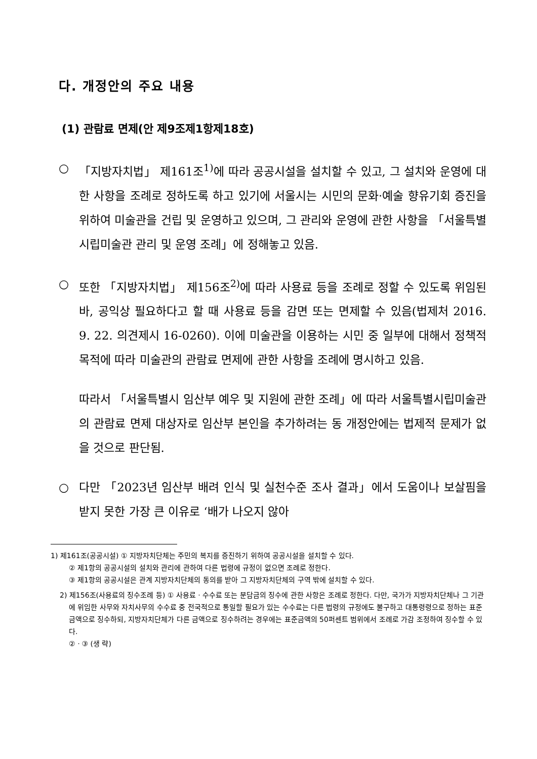다. 개정안의 주요 내용
(1) 관람료 면제(안 제9조제1항제18호)
○ 「지방자치법」 제161조<sup>1)</sup>에 따라 공공시설을 설치할 수 있고, 그 설치와 운영에 대한 사항을 조례로 정하도록 하고 있기에 서울시는 시민의 문화·예술 향유기회 증진을 위하여 미술관을 건립 및 운영하고 있으며, 그 관리와 운영에 관한 사항을 「서울특별시립미술관 관리 및 운영 조례」에 정해놓고 있음.
○ 또한 「지방자치법」 제156조<sup>2)</sup>에 따라 사용료 등을 조례로 정할 수 있도록 위임된바, 공익상 필요하다고 할 때 사용료 등을 감면 또는 면제할 수 있음(법제처 2016. 9. 22. 의견제시 16-0260). 이에 미술관을 이용하는 시민 중 일부에 대해서 정책적 목적에 따라 미술관의 관람료 면제에 관한 사항을 조례에 명시하고 있음.
따라서 「서울특별시 임산부 예우 및 지원에 관한 조례」에 따라 서울특별시립미술관의 관람료 면제 대상자로 임산부 본인을 추가하려는 동 개정안에는 법제적 문제가 없을 것으로 판단됨.
○ 다만 「2023년 임산부 배려 인식 및 실천수준 조사 결과」에서 도움이나 보살핌을 받지 못한 가장 큰 이유로 ‘배가 나오지 않아
1) 제161조(공공시설) ① 지방자치단체는 주민의 복지를 증진하기 위하여 공공시설을 설치할 수 있다.
② 제1항의 공공시설의 설치와 관리에 관하여 다른 법령에 규정이 없으면 조례로 정한다.
③ 제1항의 공공시설은 관계 지방자치단체의 동의를 받아 그 지방자치단체의 구역 밖에 설치할 수 있다.
2) 제156조(사용료의 징수조례 등) ① 사용료ㆍ수수료 또는 분담금의 징수에 관한 사항은 조례로 정한다. 다만, 국가가 지방자치단체나 그 기관에 위임한 사무와 자치사무의 수수료 중 전국적으로 통일할 필요가 있는 수수료는 다른 법령의 규정에도 불구하고 대통령령으로 정하는 표준금액으로 징수하되, 지방자치단체가 다른 금액으로 징수하려는 경우에는 표준금액의 50퍼센트 범위에서 조례로 가감 조정하여 징수할 수 있다.
②ㆍ③ (생 략)